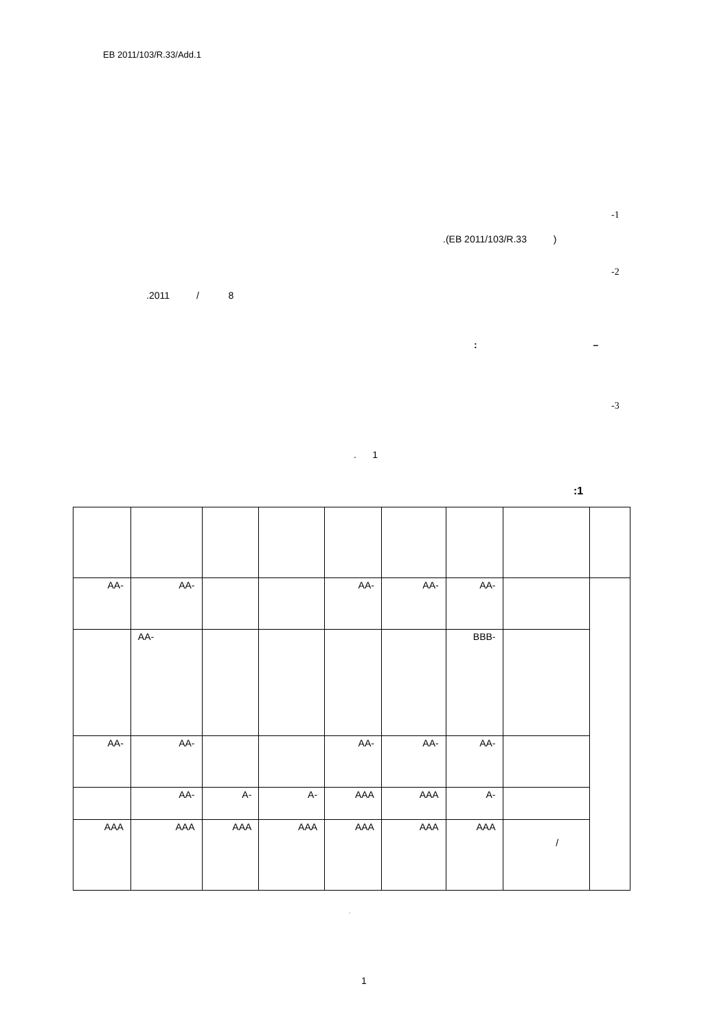EB 2011/103/R.33/Add.1
-1
.(EB 2011/103/R.33 )
-2
.2011 / 8
: –
-3
. 1
:1
| AA- | AA- | | | AA- | AA- | AA- | | |
| | AA- | | | | | BBB- | | |
| AA- | AA- | | | AA- | AA- | AA- | | |
| | AA- | A- | A- | AAA | AAA | A- | | |
| AAA | AAA | AAA | AAA | AAA | AAA | AAA | / | |
.
.
1